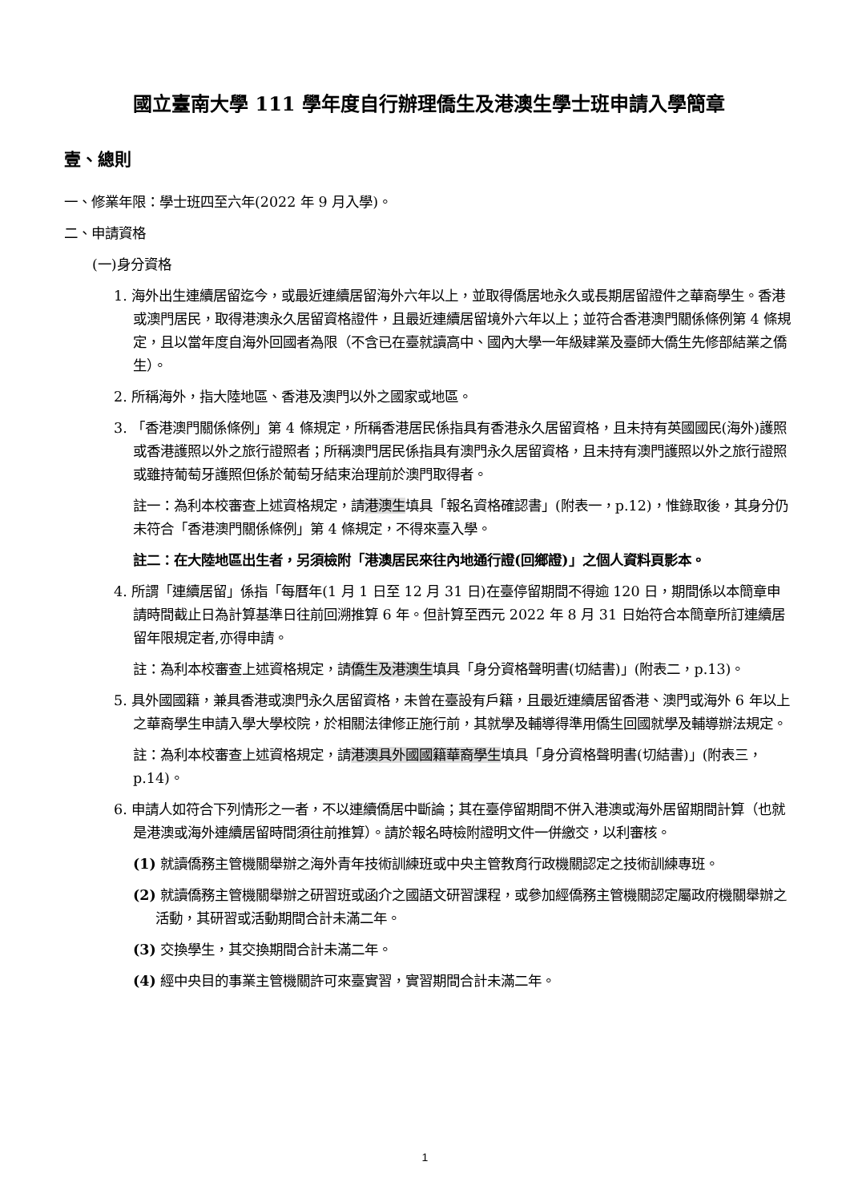國立臺南大學 111 學年度自行辦理僑生及港澳生學士班申請入學簡章
壹、總則
一、修業年限：學士班四至六年(2022 年 9 月入學)。
二、申請資格
(一)身分資格
1. 海外出生連續居留迄今，或最近連續居留海外六年以上，並取得僑居地永久或長期居留證件之華裔學生。香港或澳門居民，取得港澳永久居留資格證件，且最近連續居留境外六年以上；並符合香港澳門關係條例第 4 條規定，且以當年度自海外回國者為限（不含已在臺就讀高中、國內大學一年級肄業及臺師大僑生先修部結業之僑生）。
2. 所稱海外，指大陸地區、香港及澳門以外之國家或地區。
3. 「香港澳門關係條例」第 4 條規定，所稱香港居民係指具有香港永久居留資格，且未持有英國國民(海外)護照或香港護照以外之旅行證照者；所稱澳門居民係指具有澳門永久居留資格，且未持有澳門護照以外之旅行證照或雖持葡萄牙護照但係於葡萄牙結束治理前於澳門取得者。
註一：為利本校審查上述資格規定，請港澳生填具「報名資格確認書」(附表一，p.12)，惟錄取後，其身分仍未符合「香港澳門關係條例」第 4 條規定，不得來臺入學。
註二：在大陸地區出生者，另須檢附「港澳居民來往內地通行證(回鄉證)」之個人資料頁影本。
4. 所謂「連續居留」係指「每曆年(1 月 1 日至 12 月 31 日)在臺停留期間不得逾 120 日，期間係以本簡章申請時間截止日為計算基準日往前回溯推算 6 年。但計算至西元 2022 年 8 月 31 日始符合本簡章所訂連續居留年限規定者,亦得申請。
註：為利本校審查上述資格規定，請僑生及港澳生填具「身分資格聲明書(切結書)」(附表二，p.13)。
5. 具外國國籍，兼具香港或澳門永久居留資格，未曾在臺設有戶籍，且最近連續居留香港、澳門或海外 6 年以上之華裔學生申請入學大學校院，於相關法律修正施行前，其就學及輔導得準用僑生回國就學及輔導辦法規定。
註：為利本校審查上述資格規定，請港澳具外國國籍華裔學生填具「身分資格聲明書(切結書)」(附表三，p.14)。
6. 申請人如符合下列情形之一者，不以連續僑居中斷論；其在臺停留期間不併入港澳或海外居留期間計算（也就是港澳或海外連續居留時間須往前推算）。請於報名時檢附證明文件一併繳交，以利審核。
(1) 就讀僑務主管機關舉辦之海外青年技術訓練班或中央主管教育行政機關認定之技術訓練專班。
(2) 就讀僑務主管機關舉辦之研習班或函介之國語文研習課程，或參加經僑務主管機關認定屬政府機關舉辦之活動，其研習或活動期間合計未滿二年。
(3) 交換學生，其交換期間合計未滿二年。
(4) 經中央目的事業主管機關許可來臺實習，實習期間合計未滿二年。
1